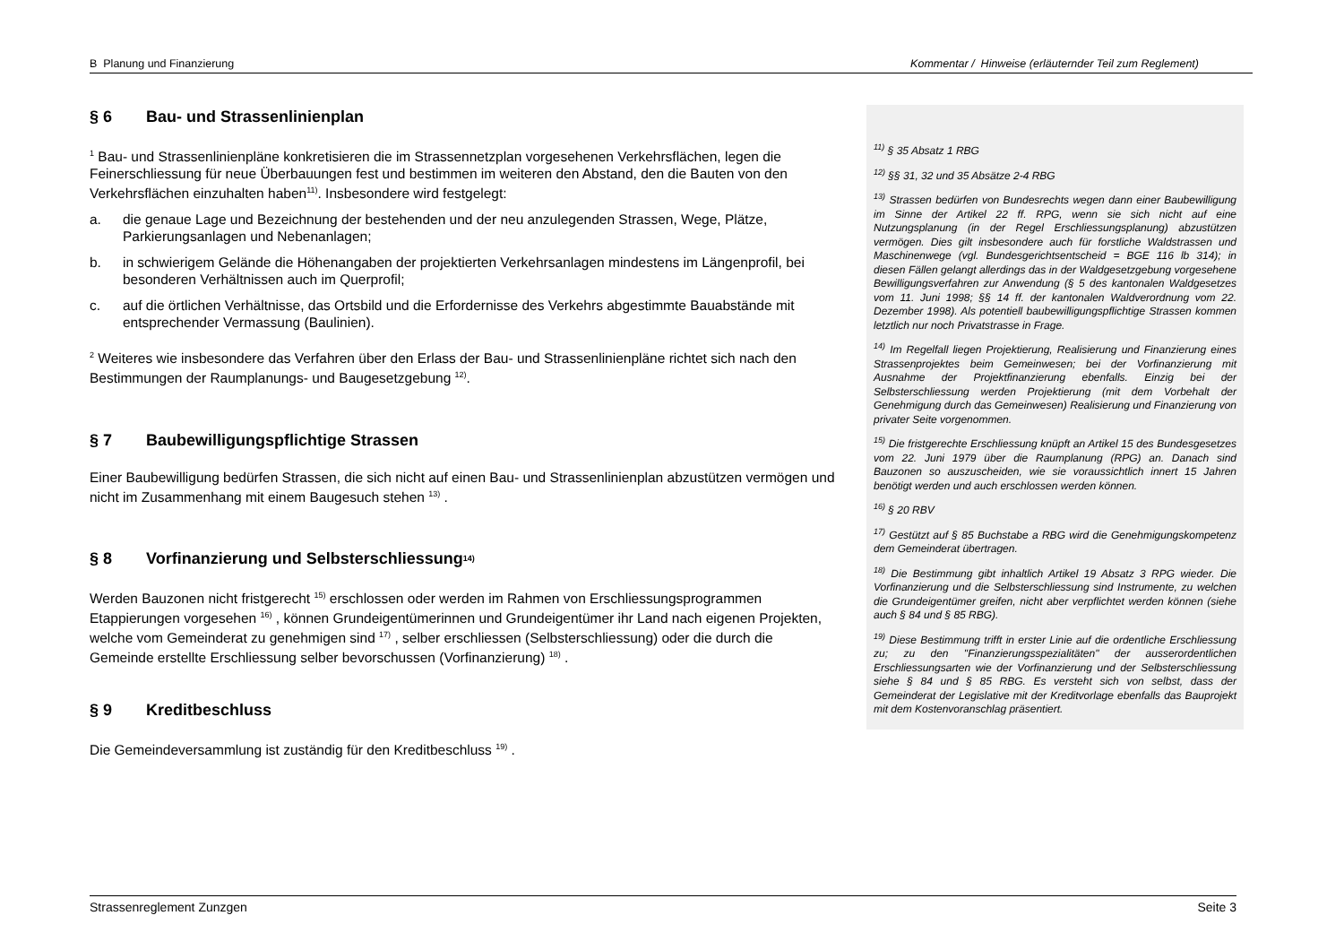B Planung und Finanzierung Kommentar / Hinweise (erläuternder Teil zum Reglement)
§ 6 Bau- und Strassenlinienplan
<sup>1</sup> Bau- und Strassenlinienpläne konkretisieren die im Strassennetzplan vorgesehenen Verkehrsflächen, legen die Feinerschliessung für neue Überbauungen fest und bestimmen im weiteren den Abstand, den die Bauten von den Verkehrsflächen einzuhalten haben<sup>11)</sup>. Insbesondere wird festgelegt:
a. die genaue Lage und Bezeichnung der bestehenden und der neu anzulegenden Strassen, Wege, Plätze, Parkierungsanlagen und Nebenanlagen;
b. in schwierigem Gelände die Höhenangaben der projektierten Verkehrsanlagen mindestens im Längenprofil, bei besonderen Verhältnissen auch im Querprofil;
c. auf die örtlichen Verhältnisse, das Ortsbild und die Erfordernisse des Verkehrs abgestimmte Bauabstände mit entsprechender Vermassung (Baulinien).
<sup>2</sup> Weiteres wie insbesondere das Verfahren über den Erlass der Bau- und Strassenlinienpläne richtet sich nach den Bestimmungen der Raumplanungs- und Baugesetzgebung <sup>12)</sup>.
§ 7 Baubewilligungspflichtige Strassen
Einer Baubewilligung bedürfen Strassen, die sich nicht auf einen Bau- und Strassenlinienplan abzustützen vermögen und nicht im Zusammenhang mit einem Baugesuch stehen <sup>13)</sup> .
§ 8 Vorfinanzierung und Selbsterschliessung <sup>14)</sup>
Werden Bauzonen nicht fristgerecht <sup>15)</sup> erschlossen oder werden im Rahmen von Erschliessungsprogrammen Etappierungen vorgesehen <sup>16)</sup> , können Grundeigentümerinnen und Grundeigentümer ihr Land nach eigenen Projekten, welche vom Gemeinderat zu genehmigen sind <sup>17)</sup> , selber erschliessen (Selbsterschliessung) oder die durch die Gemeinde erstellte Erschliessung selber bevorschussen (Vorfinanzierung) <sup>18)</sup> .
§ 9 Kreditbeschluss
Die Gemeindeversammlung ist zuständig für den Kreditbeschluss <sup>19)</sup> .
<sup>11)</sup> § 35 Absatz 1 RBG
<sup>12)</sup> §§ 31, 32 und 35 Absätze 2-4 RBG
<sup>13)</sup> Strassen bedürfen von Bundesrechts wegen dann einer Baubewilligung im Sinne der Artikel 22 ff. RPG, wenn sie sich nicht auf eine Nutzungsplanung (in der Regel Erschliessungsplanung) abzustützen vermögen. Dies gilt insbesondere auch für forstliche Waldstrassen und Maschinenwege (vgl. Bundesgerichtsentscheid = BGE 116 lb 314); in diesen Fällen gelangt allerdings das in der Waldgesetzgebung vorgesehene Bewilligungsverfahren zur Anwendung (§ 5 des kantonalen Waldgesetzes vom 11. Juni 1998; §§ 14 ff. der kantonalen Waldverordnung vom 22. Dezember 1998). Als potentiell baubewilligungspflichtige Strassen kommen letztlich nur noch Privatstrasse in Frage.
<sup>14)</sup> Im Regelfall liegen Projektierung, Realisierung und Finanzierung eines Strassenprojektes beim Gemeinwesen; bei der Vorfinanzierung mit Ausnahme der Projektfinanzierung ebenfalls. Einzig bei der Selbsterschliessung werden Projektierung (mit dem Vorbehalt der Genehmigung durch das Gemeinwesen) Realisierung und Finanzierung von privater Seite vorgenommen.
<sup>15)</sup> Die fristgerechte Erschliessung knüpft an Artikel 15 des Bundesgesetzes vom 22. Juni 1979 über die Raumplanung (RPG) an. Danach sind Bauzonen so auszuscheiden, wie sie voraussichtlich innert 15 Jahren benötigt werden und auch erschlossen werden können.
<sup>16)</sup> § 20 RBV
<sup>17)</sup> Gestützt auf § 85 Buchstabe a RBG wird die Genehmigungskompetenz dem Gemeinderat übertragen.
<sup>18)</sup> Die Bestimmung gibt inhaltlich Artikel 19 Absatz 3 RPG wieder. Die Vorfinanzierung und die Selbsterschliessung sind Instrumente, zu welchen die Grundeigentümer greifen, nicht aber verpflichtet werden können (siehe auch § 84 und § 85 RBG).
<sup>19)</sup> Diese Bestimmung trifft in erster Linie auf die ordentliche Erschliessung zu; zu den "Finanzierungsspezialitäten" der ausserordentlichen Erschliessungsarten wie der Vorfinanzierung und der Selbsterschliessung siehe § 84 und § 85 RBG. Es versteht sich von selbst, dass der Gemeinderat der Legislative mit der Kreditvorlage ebenfalls das Bauprojekt mit dem Kostenvoranschlag präsentiert.
Strassenreglement Zunzgen Seite 3